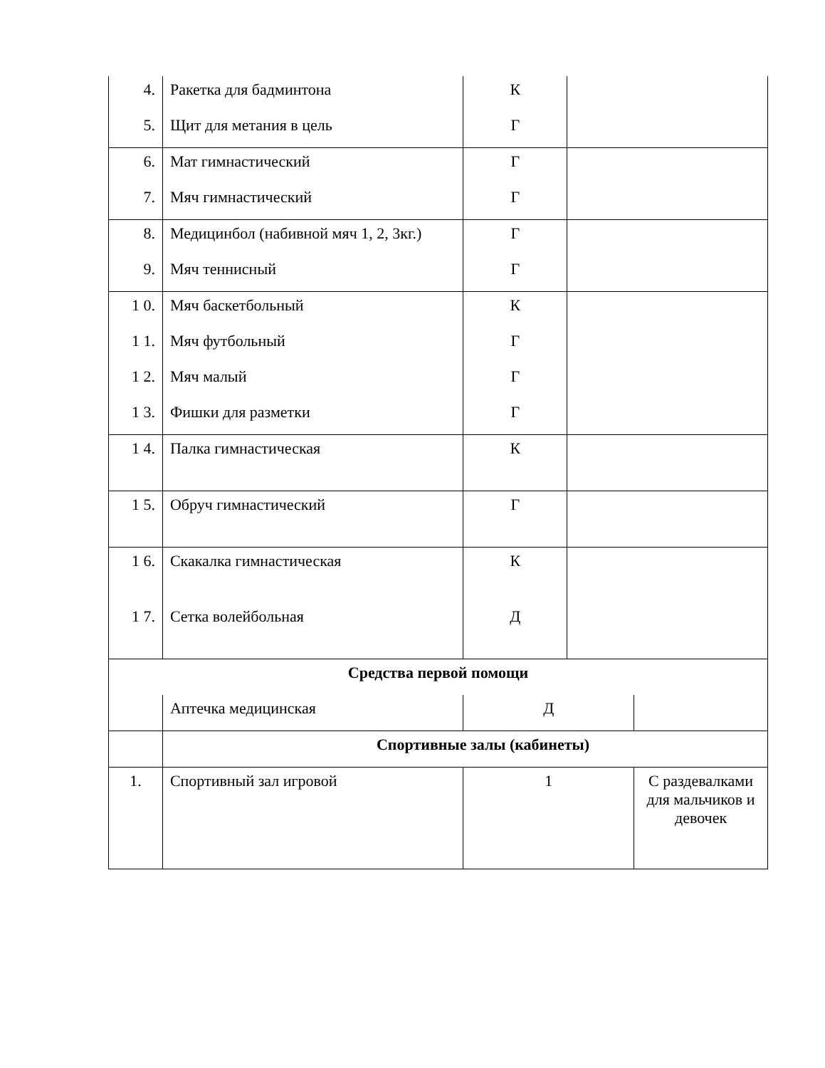| 4. | Ракетка для бадминтона | К | | |
| 5. | Щит для метания в цель | Г | | |
| 6. | Мат гимнастический | Г | | |
| 7. | Мяч гимнастический | Г | | |
| 8. | Медицинбол (набивной мяч 1, 2, 3кг.) | Г | | |
| 9. | Мяч теннисный | Г | | |
| 1 0. | Мяч баскетбольный | К | | |
| 1 1. | Мяч футбольный | Г | | |
| 1 2. | Мяч малый | Г | | |
| 1 3. | Фишки для разметки | Г | | |
| 1 4. | Палка гимнастическая | К | | |
| 1 5. | Обруч гимнастический | Г | | |
| 1 6. | Скакалка гимнастическая | К | | |
| 1 7. | Сетка волейбольная | Д | | |
| Средства первой помощи | | | | |
| | Аптечка медицинская | Д | | |
| | Спортивные залы (кабинеты) | | | |
| 1. | Спортивный зал игровой | 1 | | С раздевалками для мальчиков и девочек |